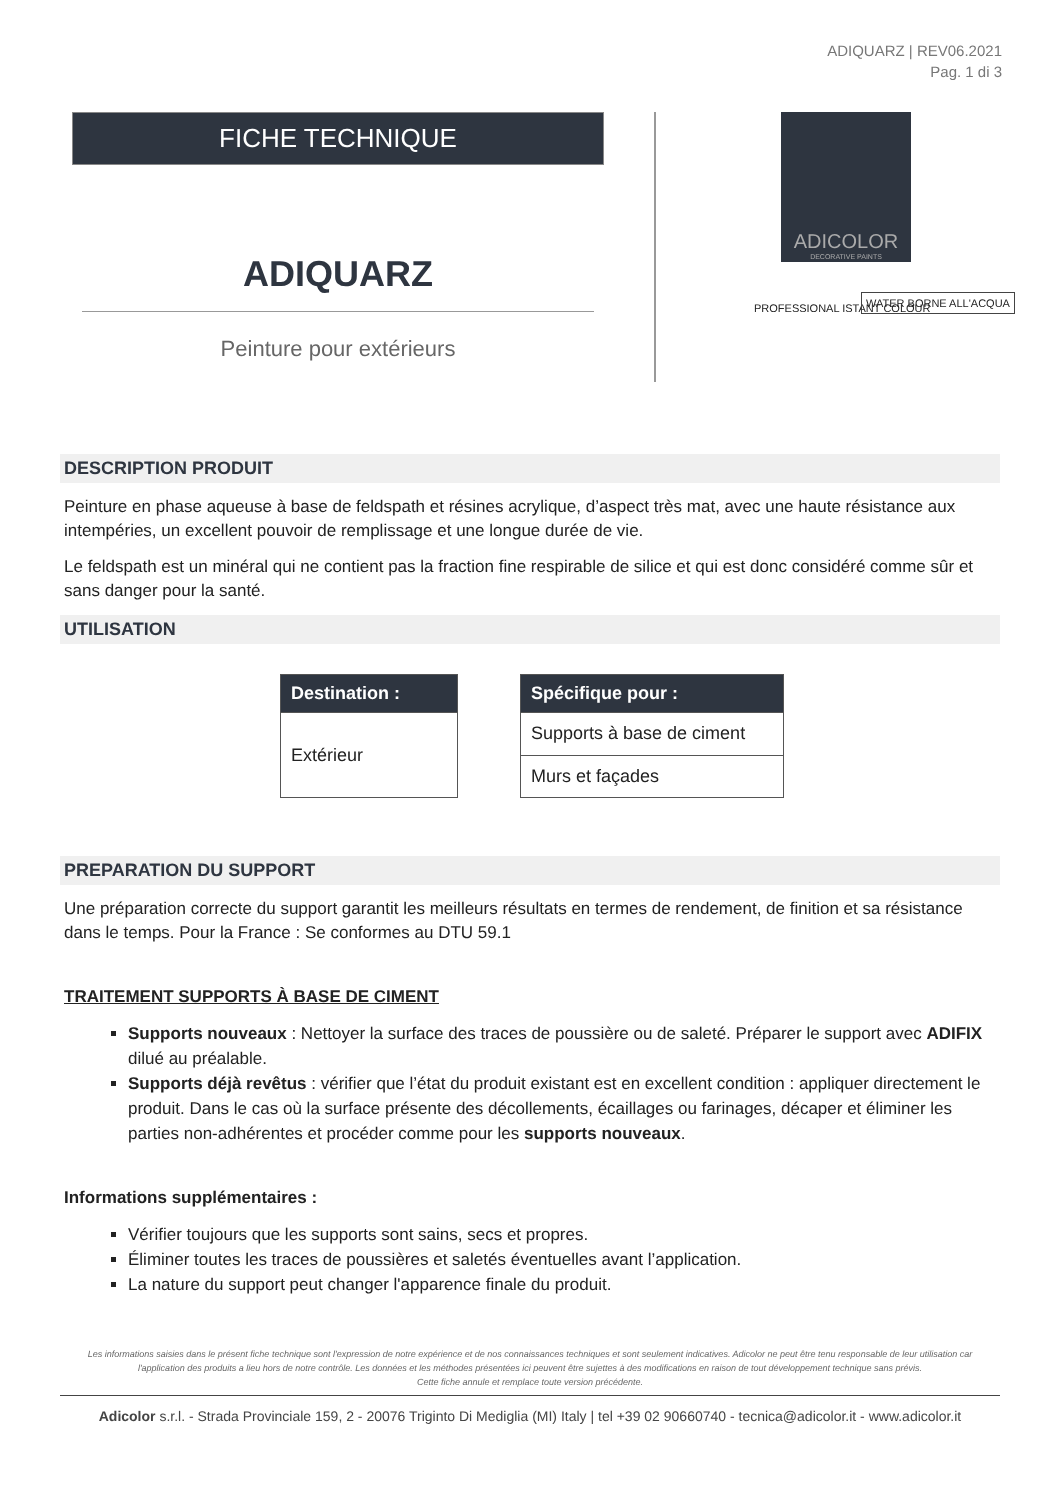ADIQUARZ | REV06.2021
Pag. 1 di 3
FICHE TECHNIQUE
ADIQUARZ
Peinture pour extérieurs
ADICOLOR
DECORATIVE PAINTS
PROFESSIONAL ISTANT COLOUR
WATER BORNE ALL'ACQUA
DESCRIPTION PRODUIT
Peinture en phase aqueuse à base de feldspath et résines acrylique, d’aspect très mat, avec une haute résistance aux intempéries, un excellent pouvoir de remplissage et une longue durée de vie.
Le feldspath est un minéral qui ne contient pas la fraction fine respirable de silice et qui est donc considéré comme sûr et sans danger pour la santé.
UTILISATION
| Destination : |
| --- |
| Extérieur |
| Spécifique pour : |
| --- |
| Supports à base de ciment |
| Murs et façades |
PREPARATION DU SUPPORT
Une préparation correcte du support garantit les meilleurs résultats en termes de rendement, de finition et sa résistance dans le temps. Pour la France : Se conformes au DTU 59.1
TRAITEMENT SUPPORTS À BASE DE CIMENT
Supports nouveaux : Nettoyer la surface des traces de poussière ou de saleté. Préparer le support avec ADIFIX dilué au préalable.
Supports déjà revêtus : vérifier que l’état du produit existant est en excellent condition : appliquer directement le produit. Dans le cas où la surface présente des décollements, écaillages ou farinages, décaper et éliminer les parties non-adhérentes et procéder comme pour les supports nouveaux.
Informations supplémentaires :
Vérifier toujours que les supports sont sains, secs et propres.
Éliminer toutes les traces de poussières et saletés éventuelles avant l’application.
La nature du support peut changer l'apparence finale du produit.
Les informations saisies dans le présent fiche technique sont l'expression de notre expérience et de nos connaissances techniques et sont seulement indicatives. Adicolor ne peut être tenu responsable de leur utilisation car l'application des produits a lieu hors de notre contrôle. Les données et les méthodes présentées ici peuvent être sujettes à des modifications en raison de tout développement technique sans prévis.
Cette fiche annule et remplace toute version précédente.
Adicolor s.r.l. - Strada Provinciale 159, 2 - 20076 Trigintо Di Mediglia (MI) Italy | tel +39 02 90660740 - tecnica@adicolor.it - www.adicolor.it